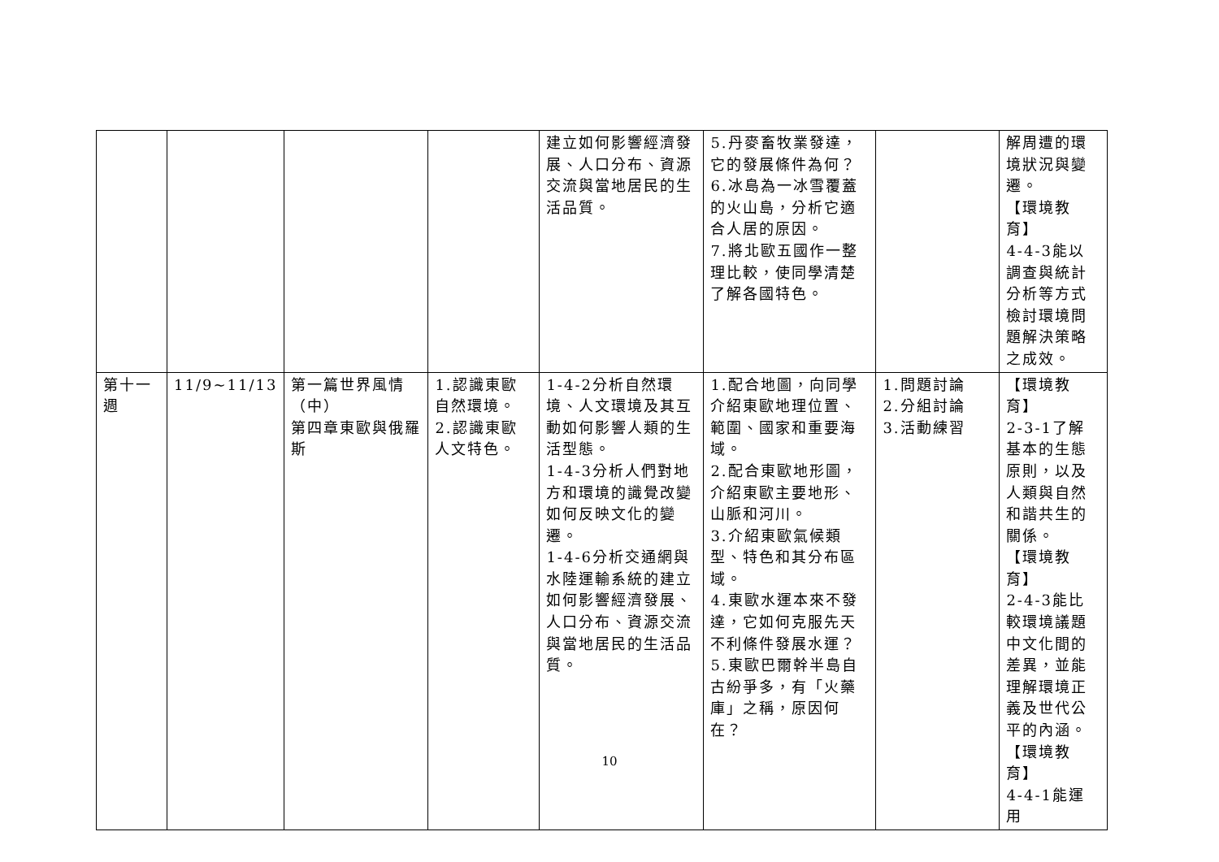| | | | | 建立如何影響經濟發展、人口分布、資源交流與當地居民的生活品質。 | 5.丹麥畜牧業發達，它的發展條件為何？ 6.冰島為一冰雪覆蓋的火山島，分析它適合人居的原因。 7.將北歐五國作一整理比較，使同學清楚了解各國特色。 | | 解周遭的環境狀況與變遷。 【環境教育】 4-4-3能以調查與統計分析等方式檢討環境問題解決策略之成效。 |
| 第十一週 | 11/9~11/13 | 第一篇世界風情（中） 第四章東歐與俄羅斯 | 1.認識東歐自然環境。 2.認識東歐人文特色。 | 1-4-2分析自然環境、人文環境及其互動如何影響人類的生活型態。 1-4-3分析人們對地方和環境的識覺改變如何反映文化的變遷。 1-4-6分析交通網與水陸運輸系統的建立如何影響經濟發展、人口分布、資源交流與當地居民的生活品質。 | 1.配合地圖，向同學介紹東歐地理位置、範圍、國家和重要海域。 2.配合東歐地形圖，介紹東歐主要地形、山脈和河川。 3.介紹東歐氣候類型、特色和其分布區域。 4.東歐水運本來不發達，它如何克服先天不利條件發展水運？ 5.東歐巴爾幹半島自古紛爭多，有「火藥庫」之稱，原因何在？ | 1.問題討論 2.分組討論 3.活動練習 | 【環境教育】 2-3-1了解基本的生態原則，以及人類與自然和諧共生的關係。 【環境教育】 2-4-3能比較環境議題中文化間的差異，並能理解環境正義及世代公平的內涵。 【環境教育】 4-4-1能運用 |
10